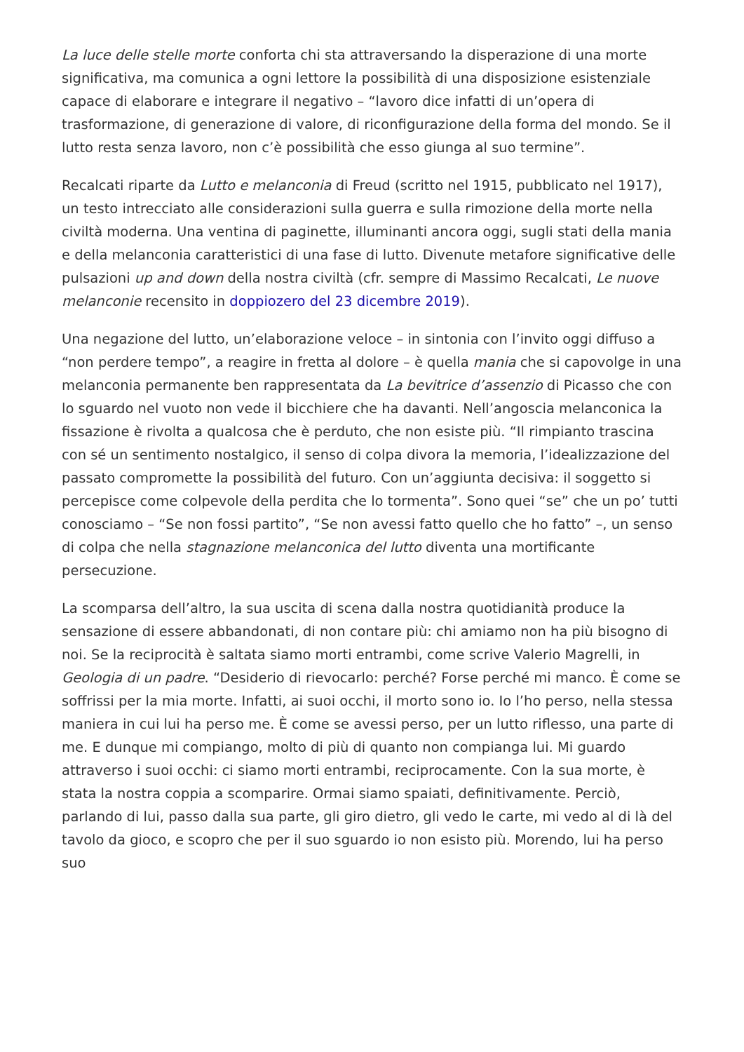La luce delle stelle morte conforta chi sta attraversando la disperazione di una morte significativa, ma comunica a ogni lettore la possibilità di una disposizione esistenziale capace di elaborare e integrare il negativo – “lavoro dice infatti di un’opera di trasformazione, di generazione di valore, di riconfigurazione della forma del mondo. Se il lutto resta senza lavoro, non c’è possibilità che esso giunga al suo termine”.
Recalcati riparte da Lutto e melanconia di Freud (scritto nel 1915, pubblicato nel 1917), un testo intrecciato alle considerazioni sulla guerra e sulla rimozione della morte nella civiltà moderna. Una ventina di paginette, illuminanti ancora oggi, sugli stati della mania e della melanconia caratteristici di una fase di lutto. Divenute metafore significative delle pulsazioni up and down della nostra civiltà (cfr. sempre di Massimo Recalcati, Le nuove melanconie recensito in doppiozero del 23 dicembre 2019).
Una negazione del lutto, un’elaborazione veloce – in sintonia con l’invito oggi diffuso a “non perdere tempo”, a reagire in fretta al dolore – è quella mania che si capovolge in una melanconia permanente ben rappresentata da La bevitrice d’assenzio di Picasso che con lo sguardo nel vuoto non vede il bicchiere che ha davanti. Nell’angoscia melanconica la fissazione è rivolta a qualcosa che è perduto, che non esiste più. “Il rimpianto trascina con sé un sentimento nostalgico, il senso di colpa divora la memoria, l’idealizzazione del passato compromette la possibilità del futuro. Con un’aggiunta decisiva: il soggetto si percepisce come colpevole della perdita che lo tormenta”. Sono quei “se” che un po’ tutti conosciamo – “Se non fossi partito”, “Se non avessi fatto quello che ho fatto” –, un senso di colpa che nella stagnazione melanconica del lutto diventa una mortificante persecuzione.
La scomparsa dell’altro, la sua uscita di scena dalla nostra quotidianità produce la sensazione di essere abbandonati, di non contare più: chi amiamo non ha più bisogno di noi. Se la reciprocità è saltata siamo morti entrambi, come scrive Valerio Magrelli, in Geologia di un padre. “Desiderio di rievocarlo: perché? Forse perché mi manco. È come se soffrissi per la mia morte. Infatti, ai suoi occhi, il morto sono io. Io l’ho perso, nella stessa maniera in cui lui ha perso me. È come se avessi perso, per un lutto riflesso, una parte di me. E dunque mi compiango, molto di più di quanto non compianga lui. Mi guardo attraverso i suoi occhi: ci siamo morti entrambi, reciprocamente. Con la sua morte, è stata la nostra coppia a scomparire. Ormai siamo spaiati, definitivamente. Perciò, parlando di lui, passo dalla sua parte, gli giro dietro, gli vedo le carte, mi vedo al di là del tavolo da gioco, e scopro che per il suo sguardo io non esisto più. Morendo, lui ha perso suo